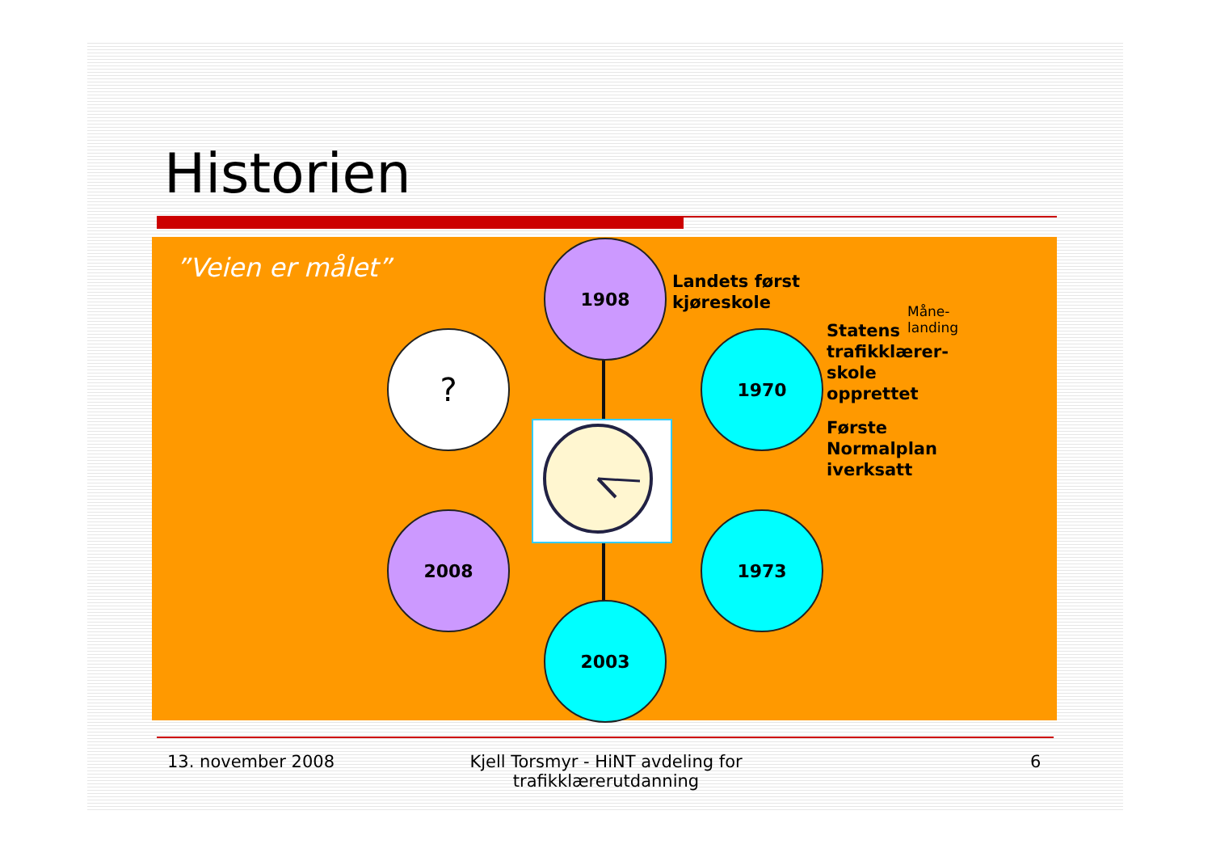Historien
”Veien er målet”
1908
Landets først
kjøreskole
? 1970
Måne-
landing
Statens
trafikklærer-
skole
opprettet
Første
Normalplan
iverksatt
2008 1973
2003
13. november 2008
Kjell Torsmyr - HiNT avdeling for trafikklærerutdanning
6